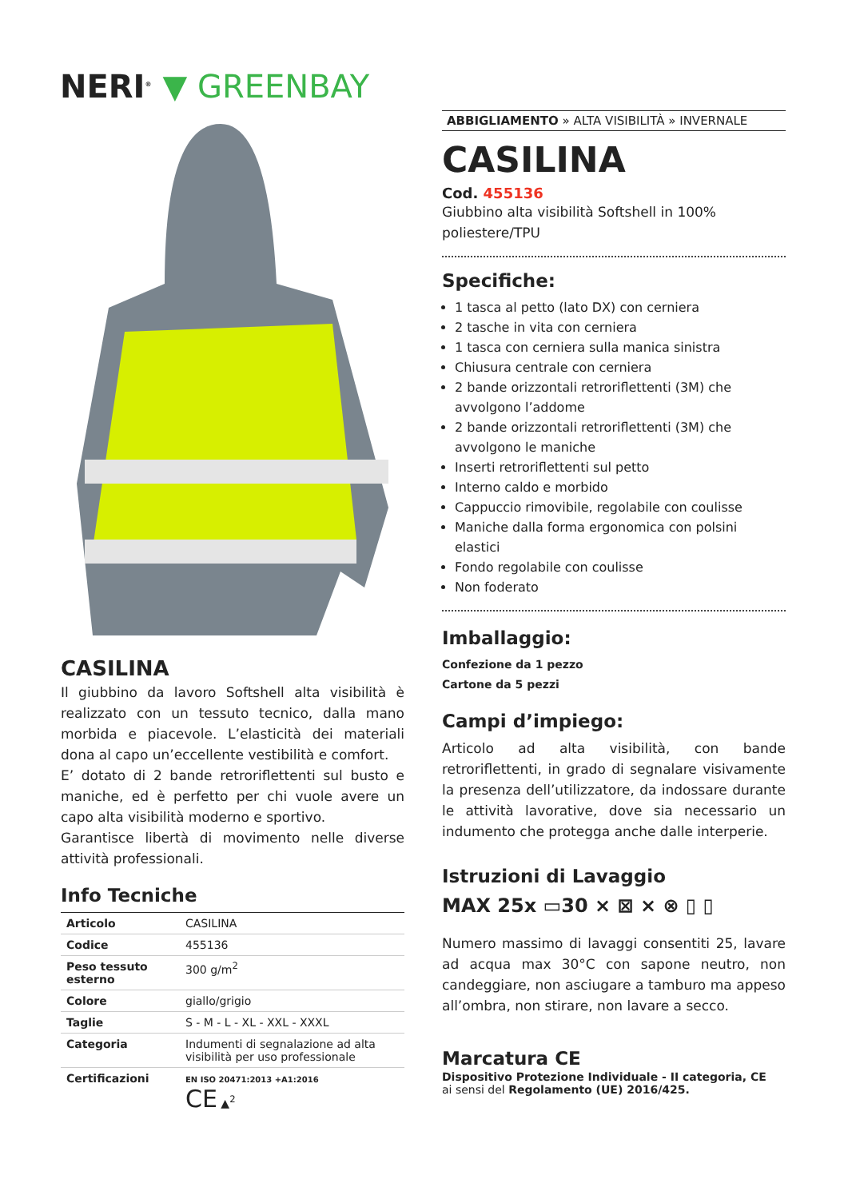NERI<sup>®</sup> ▼ GREENBAY
CASILINA
Il giubbino da lavoro Softshell alta visibilità è realizzato con un tessuto tecnico, dalla mano morbida e piacevole. L’elasticità dei materiali dona al capo un’eccellente vestibilità e comfort.
E’ dotato di 2 bande retroriflettenti sul busto e maniche, ed è perfetto per chi vuole avere un capo alta visibilità moderno e sportivo.
Garantisce libertà di movimento nelle diverse attività professionali.
Info Tecniche
| Articolo | CASILINA |
| Codice | 455136 |
| Peso tessuto esterno | 300 g/m<sup>2</sup> |
| Colore | giallo/grigio |
| Taglie | S - M - L - XL - XXL - XXXL |
| Categoria | Indumenti di segnalazione ad alta visibilità per uso professionale |
| Certificazioni | EN ISO 20471:2013 +A1:2016 CE ▲<sup>2</sup> |
ABBIGLIAMENTO » ALTA VISIBILITÀ » INVERNALE
CASILINA
Cod. 455136
Giubbino alta visibilità Softshell in 100% poliestere/TPU
Specifiche:
1 tasca al petto (lato DX) con cerniera
2 tasche in vita con cerniera
1 tasca con cerniera sulla manica sinistra
Chiusura centrale con cerniera
2 bande orizzontali retroriflettenti (3M) che avvolgono l’addome
2 bande orizzontali retroriflettenti (3M) che avvolgono le maniche
Inserti retroriflettenti sul petto
Interno caldo e morbido
Cappuccio rimovibile, regolabile con coulisse
Maniche dalla forma ergonomica con polsini elastici
Fondo regolabile con coulisse
Non foderato
Imballaggio:
Confezione da 1 pezzo
Cartone da 5 pezzi
Campi d’impiego:
Articolo ad alta visibilità, con bande retroriflettenti, in grado di segnalare visivamente la presenza dell’utilizzatore, da indossare durante le attività lavorative, dove sia necessario un indumento che protegga anche dalle interperie.
Istruzioni di Lavaggio
MAX 25x ▭30 ⨯ ⊠ ⨯ ⊗ ▯ ▯
Numero massimo di lavaggi consentiti 25, lavare ad acqua max 30°C con sapone neutro, non candeggiare, non asciugare a tamburo ma appeso all’ombra, non stirare, non lavare a secco.
Marcatura CE
Dispositivo Protezione Individuale - II categoria, CE
ai sensi del Regolamento (UE) 2016/425.